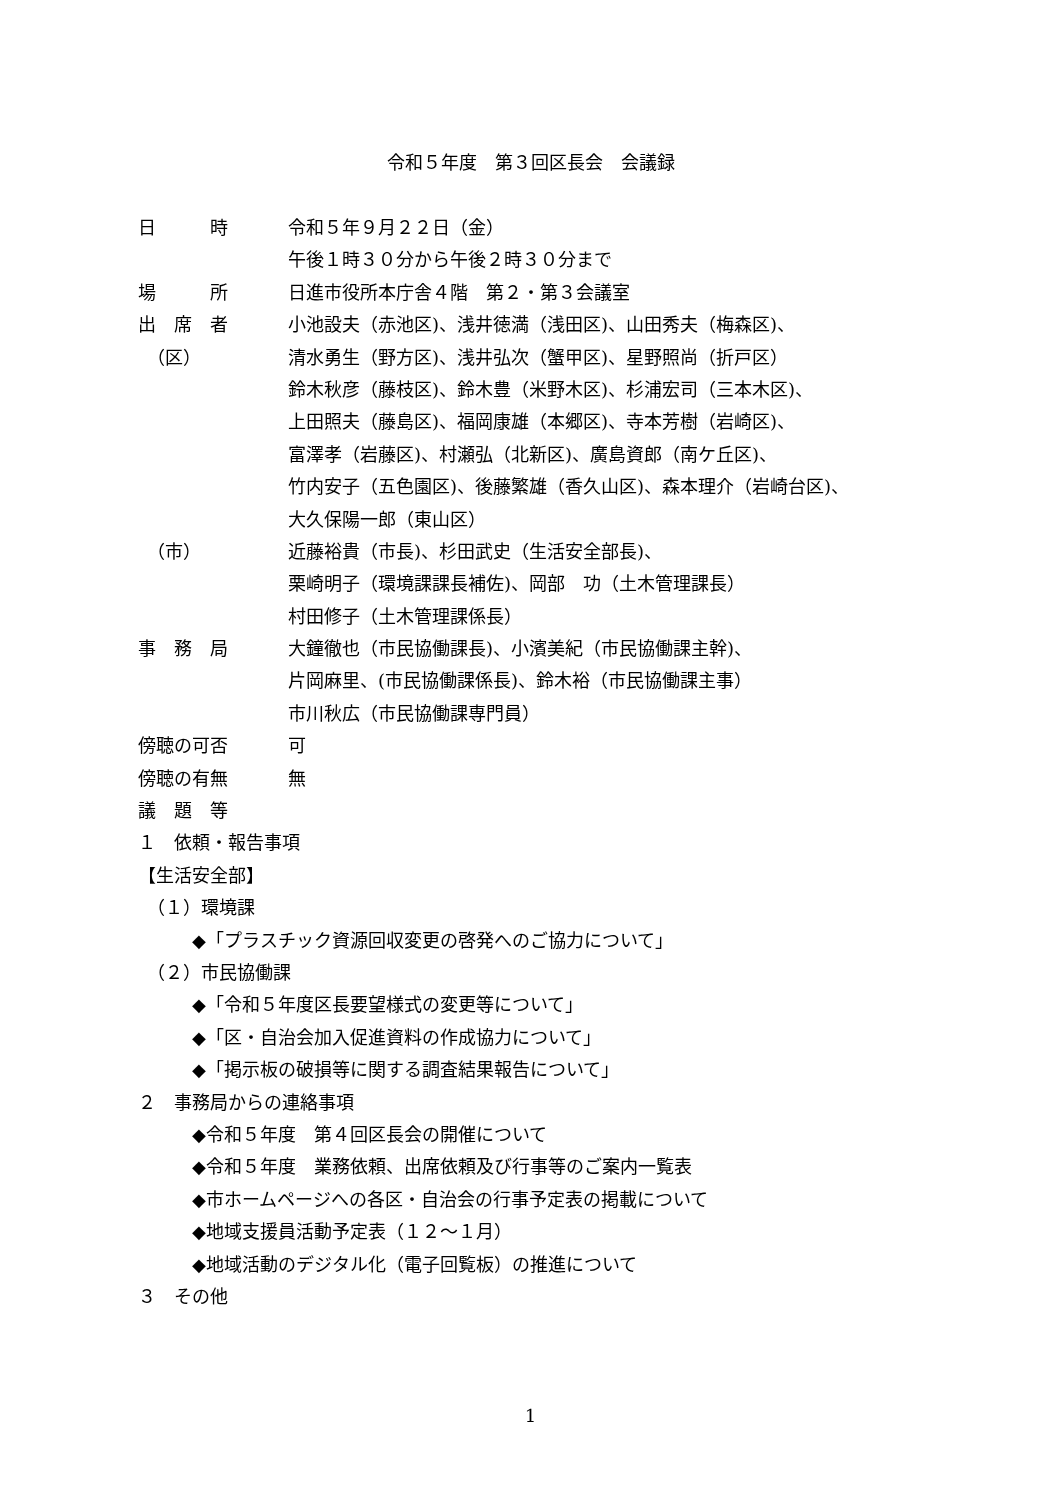令和５年度　第３回区長会　会議録
日　　　時 令和５年９月２２日（金）
午後１時３０分から午後２時３０分まで
場　　　所 日進市役所本庁舎４階　第２・第３会議室
出　席　者 小池設夫（赤池区)、浅井徳満（浅田区)、山田秀夫（梅森区)、
　（区） 清水勇生（野方区)、浅井弘次（蟹甲区)、星野照尚（折戸区）
鈴木秋彦（藤枝区)、鈴木豊（米野木区)、杉浦宏司（三本木区)、
上田照夫（藤島区)、福岡康雄（本郷区)、寺本芳樹（岩崎区)、
富澤孝（岩藤区)、村瀬弘（北新区)、廣島資郎（南ケ丘区)、
竹内安子（五色園区)、後藤繁雄（香久山区)、森本理介（岩崎台区)、
大久保陽一郎（東山区）
　（市） 近藤裕貴（市長)、杉田武史（生活安全部長)、
栗崎明子（環境課課長補佐)、岡部　功（土木管理課長）
村田修子（土木管理課係長）
事　務　局 大鐘徹也（市民協働課長)、小濱美紀（市民協働課主幹)、
片岡麻里、(市民協働課係長)、鈴木裕（市民協働課主事）
市川秋広（市民協働課専門員）
傍聴の可否 可
傍聴の有無 無
議　題　等
１　依頼・報告事項
【生活安全部】
　（１）環境課
　　　◆「プラスチック資源回収変更の啓発へのご協力について」
　（２）市民協働課
　　　◆「令和５年度区長要望様式の変更等について」
　　　◆「区・自治会加入促進資料の作成協力について」
　　　◆「掲示板の破損等に関する調査結果報告について」
２　事務局からの連絡事項
　　　◆令和５年度　第４回区長会の開催について
　　　◆令和５年度　業務依頼、出席依頼及び行事等のご案内一覧表
　　　◆市ホームページへの各区・自治会の行事予定表の掲載について
　　　◆地域支援員活動予定表（１２～１月）
　　　◆地域活動のデジタル化（電子回覧板）の推進について
３　その他
1